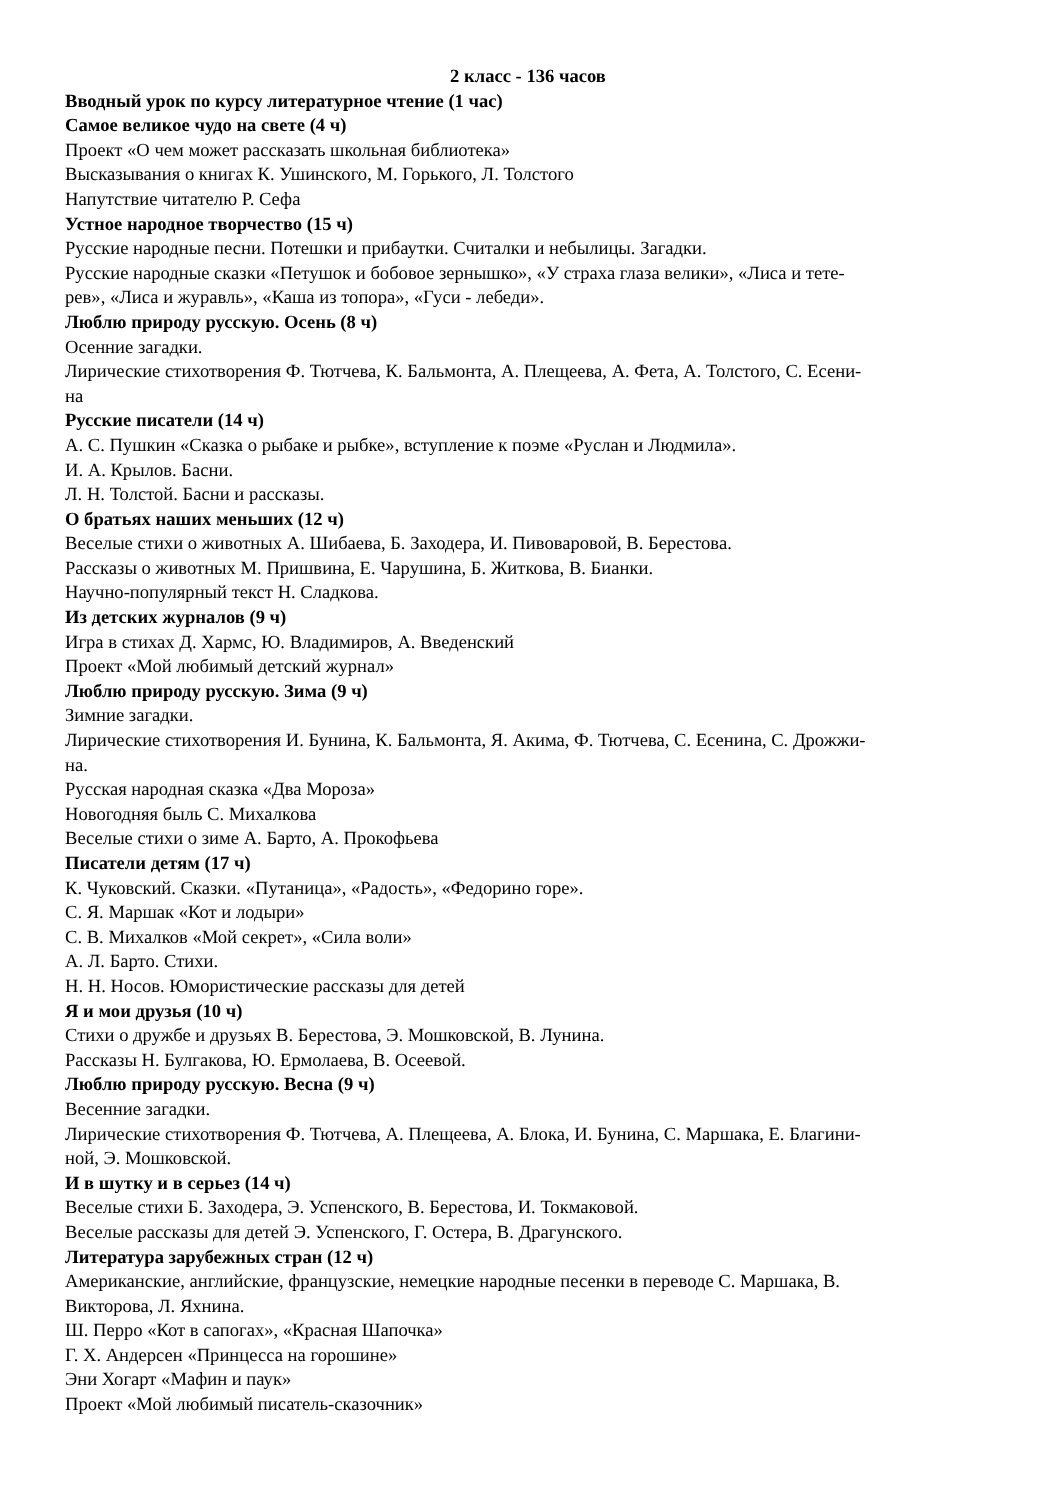2 класс - 136 часов
Вводный урок по курсу литературное чтение (1 час)
Самое великое чудо на свете (4 ч)
Проект «О чем может рассказать школьная библиотека»
Высказывания о книгах К. Ушинского, М. Горького, Л. Толстого
Напутствие читателю Р. Сефа
Устное народное творчество (15 ч)
Русские народные песни. Потешки и прибаутки. Считалки и небылицы. Загадки.
Русские народные сказки «Петушок и бобовое зернышко», «У страха глаза велики», «Лиса и тете-
рев», «Лиса и журавль», «Каша из топора», «Гуси - лебеди».
Люблю природу русскую. Осень (8 ч)
Осенние загадки.
Лирические стихотворения Ф. Тютчева, К. Бальмонта, А. Плещеева, А. Фета, А. Толстого, С. Есени-
на
Русские писатели (14 ч)
А. С. Пушкин «Сказка о рыбаке и рыбке», вступление к поэме «Руслан и Людмила».
И. А. Крылов. Басни.
Л. Н. Толстой. Басни и рассказы.
О братьях наших меньших (12 ч)
Веселые стихи о животных А. Шибаева, Б. Заходера, И. Пивоваровой, В. Берестова.
Рассказы о животных М. Пришвина, Е. Чарушина, Б. Житкова, В. Бианки.
Научно-популярный текст Н. Сладкова.
Из детских журналов (9 ч)
Игра в стихах Д. Хармс, Ю. Владимиров, А. Введенский
Проект «Мой любимый детский журнал»
Люблю природу русскую. Зима (9 ч)
Зимние загадки.
Лирические стихотворения И. Бунина, К. Бальмонта, Я. Акима, Ф. Тютчева, С. Есенина, С. Дрожжи-
на.
Русская народная сказка «Два Мороза»
Новогодняя быль С. Михалкова
Веселые стихи о зиме А. Барто, А. Прокофьева
Писатели детям (17 ч)
К. Чуковский. Сказки. «Путаница», «Радость», «Федорино горе».
С. Я. Маршак «Кот и лодыри»
С. В. Михалков «Мой секрет», «Сила воли»
А. Л. Барто. Стихи.
Н. Н. Носов. Юмористические рассказы для детей
Я и мои друзья (10 ч)
Стихи о дружбе и друзьях В. Берестова, Э. Мошковской, В. Лунина.
Рассказы Н. Булгакова, Ю. Ермолаева, В. Осеевой.
Люблю природу русскую. Весна (9 ч)
Весенние загадки.
Лирические стихотворения Ф. Тютчева, А. Плещеева, А. Блока, И. Бунина, С. Маршака, Е. Благини-
ной, Э. Мошковской.
И в шутку и в серьез (14 ч)
Веселые стихи Б. Заходера, Э. Успенского, В. Берестова, И. Токмаковой.
Веселые рассказы для детей Э. Успенского, Г. Остера, В. Драгунского.
Литература зарубежных стран (12 ч)
Американские, английские, французские, немецкие народные песенки в переводе С. Маршака, В.
Викторова, Л. Яхнина.
Ш. Перро «Кот в сапогах», «Красная Шапочка»
Г. Х. Андерсен «Принцесса на горошине»
Эни Хогарт «Мафин и паук»
Проект «Мой любимый писатель-сказочник»